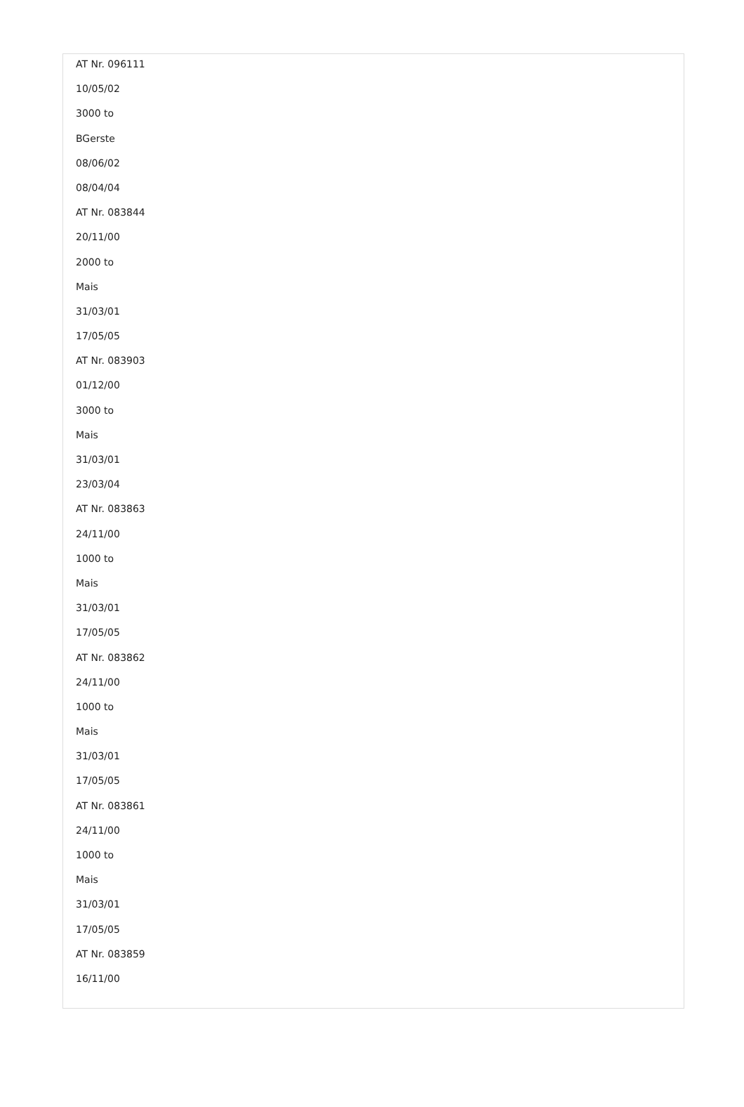AT Nr. 096111
10/05/02
3000 to
BGerste
08/06/02
08/04/04
AT Nr. 083844
20/11/00
2000 to
Mais
31/03/01
17/05/05
AT Nr. 083903
01/12/00
3000 to
Mais
31/03/01
23/03/04
AT Nr. 083863
24/11/00
1000 to
Mais
31/03/01
17/05/05
AT Nr. 083862
24/11/00
1000 to
Mais
31/03/01
17/05/05
AT Nr. 083861
24/11/00
1000 to
Mais
31/03/01
17/05/05
AT Nr. 083859
16/11/00